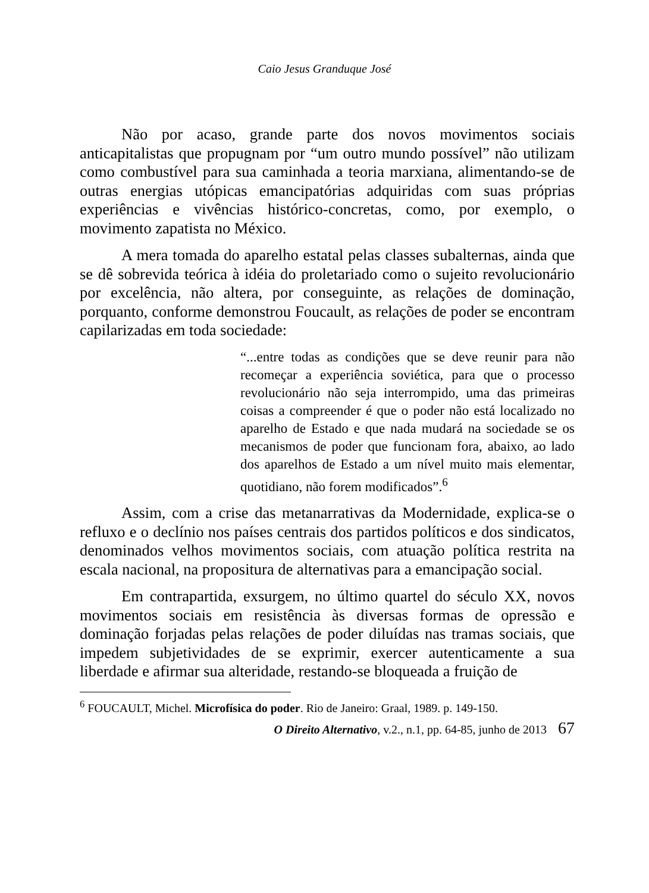Caio Jesus Granduque José
Não por acaso, grande parte dos novos movimentos sociais anticapitalistas que propugnam por “um outro mundo possível” não utilizam como combustível para sua caminhada a teoria marxiana, alimentando-se de outras energias utópicas emancipatórias adquiridas com suas próprias experiências e vivências histórico-concretas, como, por exemplo, o movimento zapatista no México.
A mera tomada do aparelho estatal pelas classes subalternas, ainda que se dê sobrevida teórica à idéia do proletariado como o sujeito revolucionário por excelência, não altera, por conseguinte, as relações de dominação, porquanto, conforme demonstrou Foucault, as relações de poder se encontram capilarizadas em toda sociedade:
“...entre todas as condições que se deve reunir para não recomeçar a experiência soviética, para que o processo revolucionário não seja interrompido, uma das primeiras coisas a compreender é que o poder não está localizado no aparelho de Estado e que nada mudará na sociedade se os mecanismos de poder que funcionam fora, abaixo, ao lado dos aparelhos de Estado a um nível muito mais elementar, quotidiano, não forem modificados”.<sup>6</sup>
Assim, com a crise das metanarrativas da Modernidade, explica-se o refluxo e o declínio nos países centrais dos partidos políticos e dos sindicatos, denominados velhos movimentos sociais, com atuação política restrita na escala nacional, na propositura de alternativas para a emancipação social.
Em contrapartida, exsurgem, no último quartel do século XX, novos movimentos sociais em resistência às diversas formas de opressão e dominação forjadas pelas relações de poder diluídas nas tramas sociais, que impedem subjetividades de se exprimir, exercer autenticamente a sua liberdade e afirmar sua alteridade, restando-se bloqueada a fruição de
<sup>6</sup> FOUCAULT, Michel. Microfísica do poder. Rio de Janeiro: Graal, 1989. p. 149-150.
O Direito Alternativo, v.2., n.1, pp. 64-85, junho de 2013 67